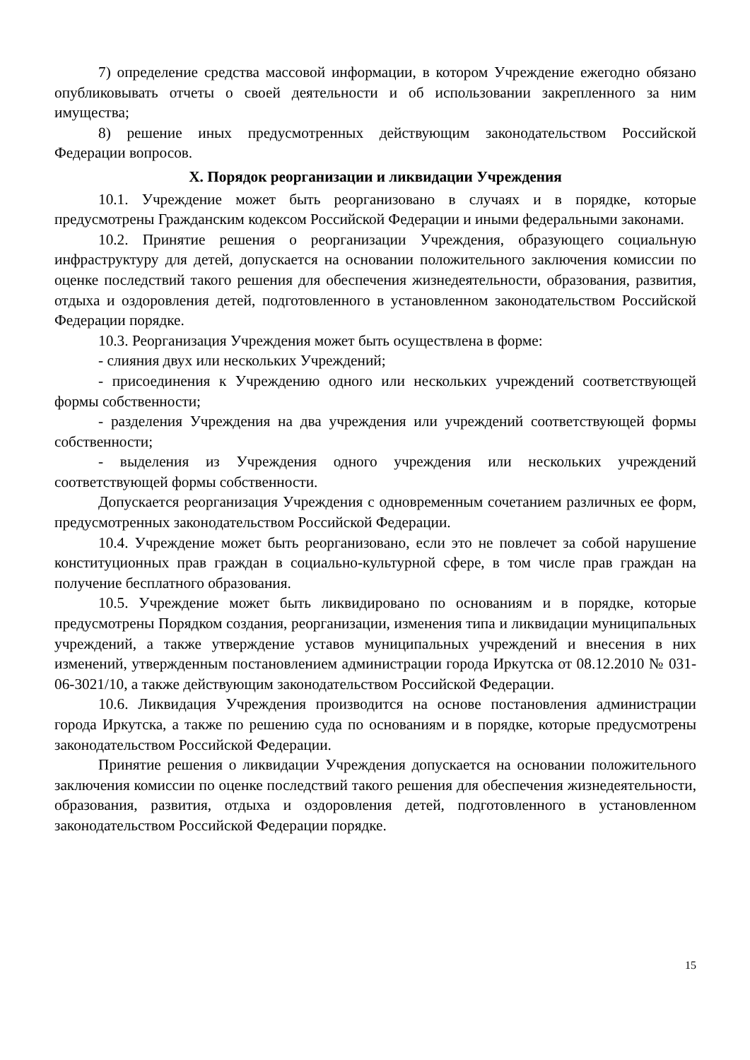7) определение средства массовой информации, в котором Учреждение ежегодно обязано опубликовывать отчеты о своей деятельности и об использовании закрепленного за ним имущества;
8) решение иных предусмотренных действующим законодательством Российской Федерации вопросов.
X. Порядок реорганизации и ликвидации Учреждения
10.1. Учреждение может быть реорганизовано в случаях и в порядке, которые предусмотрены Гражданским кодексом Российской Федерации и иными федеральными законами.
10.2. Принятие решения о реорганизации Учреждения, образующего социальную инфраструктуру для детей, допускается на основании положительного заключения комиссии по оценке последствий такого решения для обеспечения жизнедеятельности, образования, развития, отдыха и оздоровления детей, подготовленного в установленном законодательством Российской Федерации порядке.
10.3. Реорганизация Учреждения может быть осуществлена в форме:
- слияния двух или нескольких Учреждений;
- присоединения к Учреждению одного или нескольких учреждений соответствующей формы собственности;
- разделения Учреждения на два учреждения или учреждений соответствующей формы собственности;
- выделения из Учреждения одного учреждения или нескольких учреждений соответствующей формы собственности.
Допускается реорганизация Учреждения с одновременным сочетанием различных ее форм, предусмотренных законодательством Российской Федерации.
10.4. Учреждение может быть реорганизовано, если это не повлечет за собой нарушение конституционных прав граждан в социально-культурной сфере, в том числе прав граждан на получение бесплатного образования.
10.5. Учреждение может быть ликвидировано по основаниям и в порядке, которые предусмотрены Порядком создания, реорганизации, изменения типа и ликвидации муниципальных учреждений, а также утверждение уставов муниципальных учреждений и внесения в них изменений, утвержденным постановлением администрации города Иркутска от 08.12.2010 № 031-06-3021/10, а также действующим законодательством Российской Федерации.
10.6. Ликвидация Учреждения производится на основе постановления администрации города Иркутска, а также по решению суда по основаниям и в порядке, которые предусмотрены законодательством Российской Федерации.
Принятие решения о ликвидации Учреждения допускается на основании положительного заключения комиссии по оценке последствий такого решения для обеспечения жизнедеятельности, образования, развития, отдыха и оздоровления детей, подготовленного в установленном законодательством Российской Федерации порядке.
15